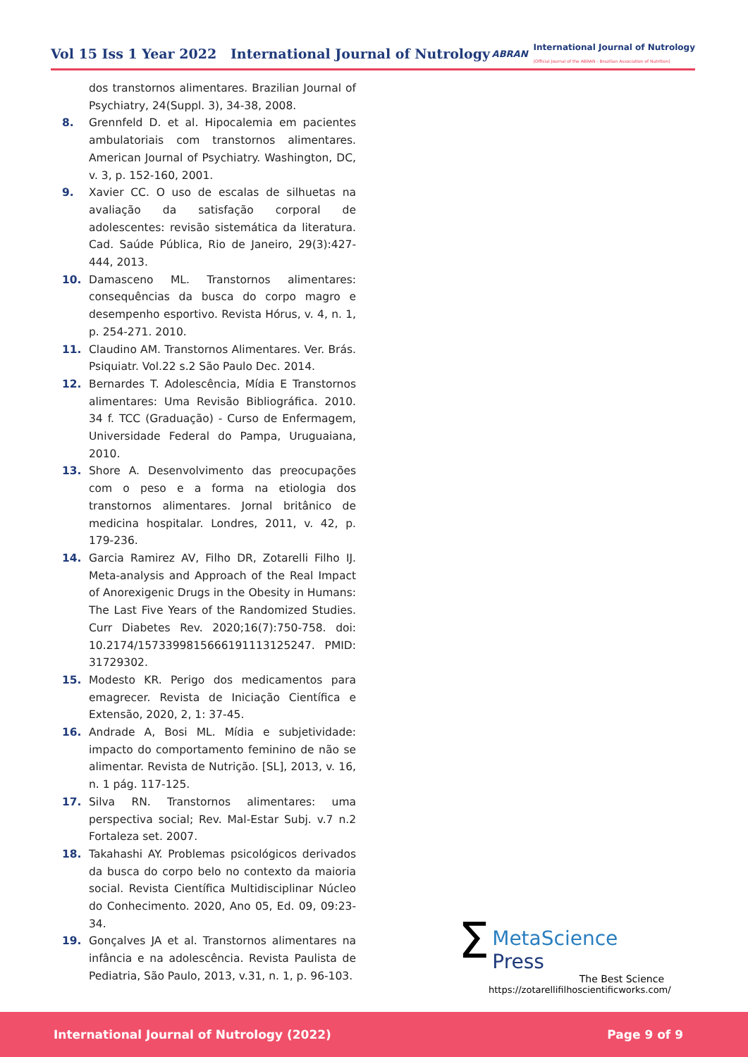Vol 15 Iss 1 Year 2022 International Journal of Nutrology
ABRAN
International Journal of Nutrology
[Official Journal of the ABRAN - Brazilian Association of Nutrition]
dos transtornos alimentares. Brazilian Journal of Psychiatry, 24(Suppl. 3), 34-38, 2008.
8. Grennfeld D. et al. Hipocalemia em pacientes ambulatoriais com transtornos alimentares. American Journal of Psychiatry. Washington, DC, v. 3, p. 152-160, 2001.
9. Xavier CC. O uso de escalas de silhuetas na avaliação da satisfação corporal de adolescentes: revisão sistemática da literatura. Cad. Saúde Pública, Rio de Janeiro, 29(3):427-444, 2013.
10. Damasceno ML. Transtornos alimentares: consequências da busca do corpo magro e desempenho esportivo. Revista Hórus, v. 4, n. 1, p. 254-271. 2010.
11. Claudino AM. Transtornos Alimentares. Ver. Brás. Psiquiatr. Vol.22 s.2 São Paulo Dec. 2014.
12. Bernardes T. Adolescência, Mídia E Transtornos alimentares: Uma Revisão Bibliográfica. 2010. 34 f. TCC (Graduação) - Curso de Enfermagem, Universidade Federal do Pampa, Uruguaiana, 2010.
13. Shore A. Desenvolvimento das preocupações com o peso e a forma na etiologia dos transtornos alimentares. Jornal britânico de medicina hospitalar. Londres, 2011, v. 42, p. 179-236.
14. Garcia Ramirez AV, Filho DR, Zotarelli Filho IJ. Meta-analysis and Approach of the Real Impact of Anorexigenic Drugs in the Obesity in Humans: The Last Five Years of the Randomized Studies. Curr Diabetes Rev. 2020;16(7):750-758. doi: 10.2174/1573399815666191113125247. PMID: 31729302.
15. Modesto KR. Perigo dos medicamentos para emagrecer. Revista de Iniciação Científica e Extensão, 2020, 2, 1: 37-45.
16. Andrade A, Bosi ML. Mídia e subjetividade: impacto do comportamento feminino de não se alimentar. Revista de Nutrição. [SL], 2013, v. 16, n. 1 pág. 117-125.
17. Silva RN. Transtornos alimentares: uma perspectiva social; Rev. Mal-Estar Subj. v.7 n.2 Fortaleza set. 2007.
18. Takahashi AY. Problemas psicológicos derivados da busca do corpo belo no contexto da maioria social. Revista Científica Multidisciplinar Núcleo do Conhecimento. 2020, Ano 05, Ed. 09, 09:23-34.
19. Gonçalves JA et al. Transtornos alimentares na infância e na adolescência. Revista Paulista de Pediatria, São Paulo, 2013, v.31, n. 1, p. 96-103.
Σ
MetaScience Press
The Best Science
https://zotarellifilhoscientificworks.com/
International Journal of Nutrology (2022) Page 9 of 9